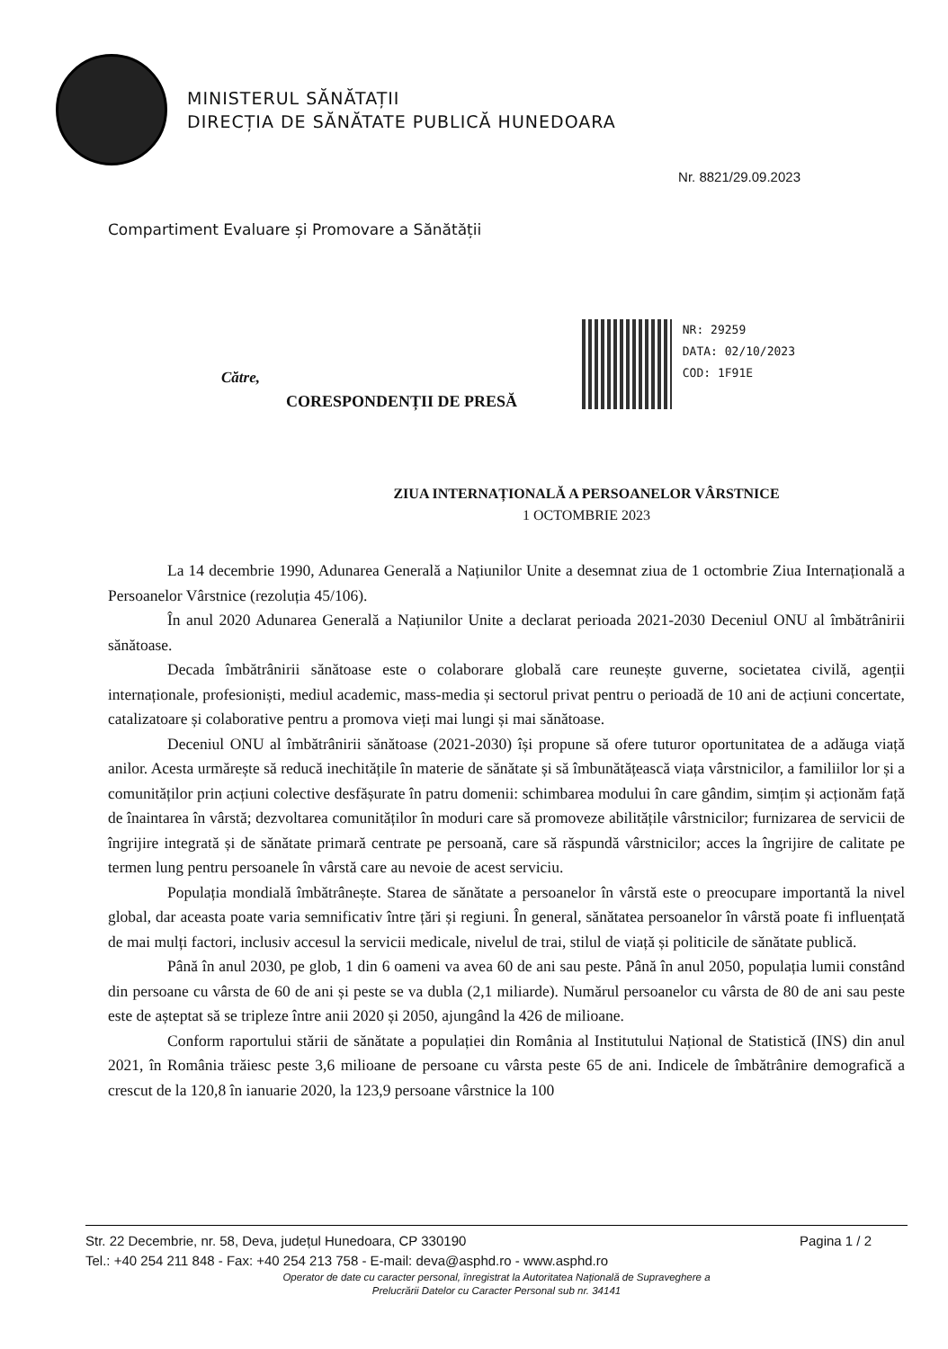MINISTERUL SĂNĂTAȚII
DIRECȚIA DE SĂNĂTATE PUBLICĂ HUNEDOARA
Nr. 8821/29.09.2023
Compartiment Evaluare și Promovare a Sănătății
NR: 29259
DATA: 02/10/2023
COD: 1F91E
Către,
CORESPONDENȚII DE PRESĂ
ZIUA INTERNAȚIONALĂ A PERSOANELOR VÂRSTNICE
1 OCTOMBRIE 2023
La 14 decembrie 1990, Adunarea Generală a Națiunilor Unite a desemnat ziua de 1 octombrie Ziua Internațională a Persoanelor Vârstnice (rezoluția 45/106).
În anul 2020 Adunarea Generală a Națiunilor Unite a declarat perioada 2021-2030 Deceniul ONU al îmbătrânirii sănătoase.
Decada îmbătrânirii sănătoase este o colaborare globală care reunește guverne, societatea civilă, agenții internaționale, profesioniști, mediul academic, mass-media și sectorul privat pentru o perioadă de 10 ani de acțiuni concertate, catalizatoare și colaborative pentru a promova vieți mai lungi și mai sănătoase.
Deceniul ONU al îmbătrânirii sănătoase (2021-2030) își propune să ofere tuturor oportunitatea de a adăuga viață anilor. Acesta urmărește să reducă inechitățile în materie de sănătate și să îmbunătățească viața vârstnicilor, a familiilor lor și a comunităților prin acțiuni colective desfășurate în patru domenii: schimbarea modului în care gândim, simțim și acționăm față de înaintarea în vârstă; dezvoltarea comunităților în moduri care să promoveze abilitățile vârstnicilor; furnizarea de servicii de îngrijire integrată și de sănătate primară centrate pe persoană, care să răspundă vârstnicilor; acces la îngrijire de calitate pe termen lung pentru persoanele în vârstă care au nevoie de acest serviciu.
Populația mondială îmbătrânește. Starea de sănătate a persoanelor în vârstă este o preocupare importantă la nivel global, dar aceasta poate varia semnificativ între țări și regiuni. În general, sănătatea persoanelor în vârstă poate fi influențată de mai mulți factori, inclusiv accesul la servicii medicale, nivelul de trai, stilul de viață și politicile de sănătate publică.
Până în anul 2030, pe glob, 1 din 6 oameni va avea 60 de ani sau peste. Până în anul 2050, populația lumii constând din persoane cu vârsta de 60 de ani și peste se va dubla (2,1 miliarde). Numărul persoanelor cu vârsta de 80 de ani sau peste este de așteptat să se tripleze între anii 2020 și 2050, ajungând la 426 de milioane.
Conform raportului stării de sănătate a populației din România al Institutului Național de Statistică (INS) din anul 2021, în România trăiesc peste 3,6 milioane de persoane cu vârsta peste 65 de ani. Indicele de îmbătrânire demografică a crescut de la 120,8 în ianuarie 2020, la 123,9 persoane vârstnice la 100
Str. 22 Decembrie, nr. 58, Deva, județul Hunedoara, CP 330190 Pagina 1 / 2
Tel.: +40 254 211 848 - Fax: +40 254 213 758 - E-mail: deva@asphd.ro - www.asphd.ro
Operator de date cu caracter personal, înregistrat la Autoritatea Națională de Supraveghere a
Prelucrării Datelor cu Caracter Personal sub nr. 34141